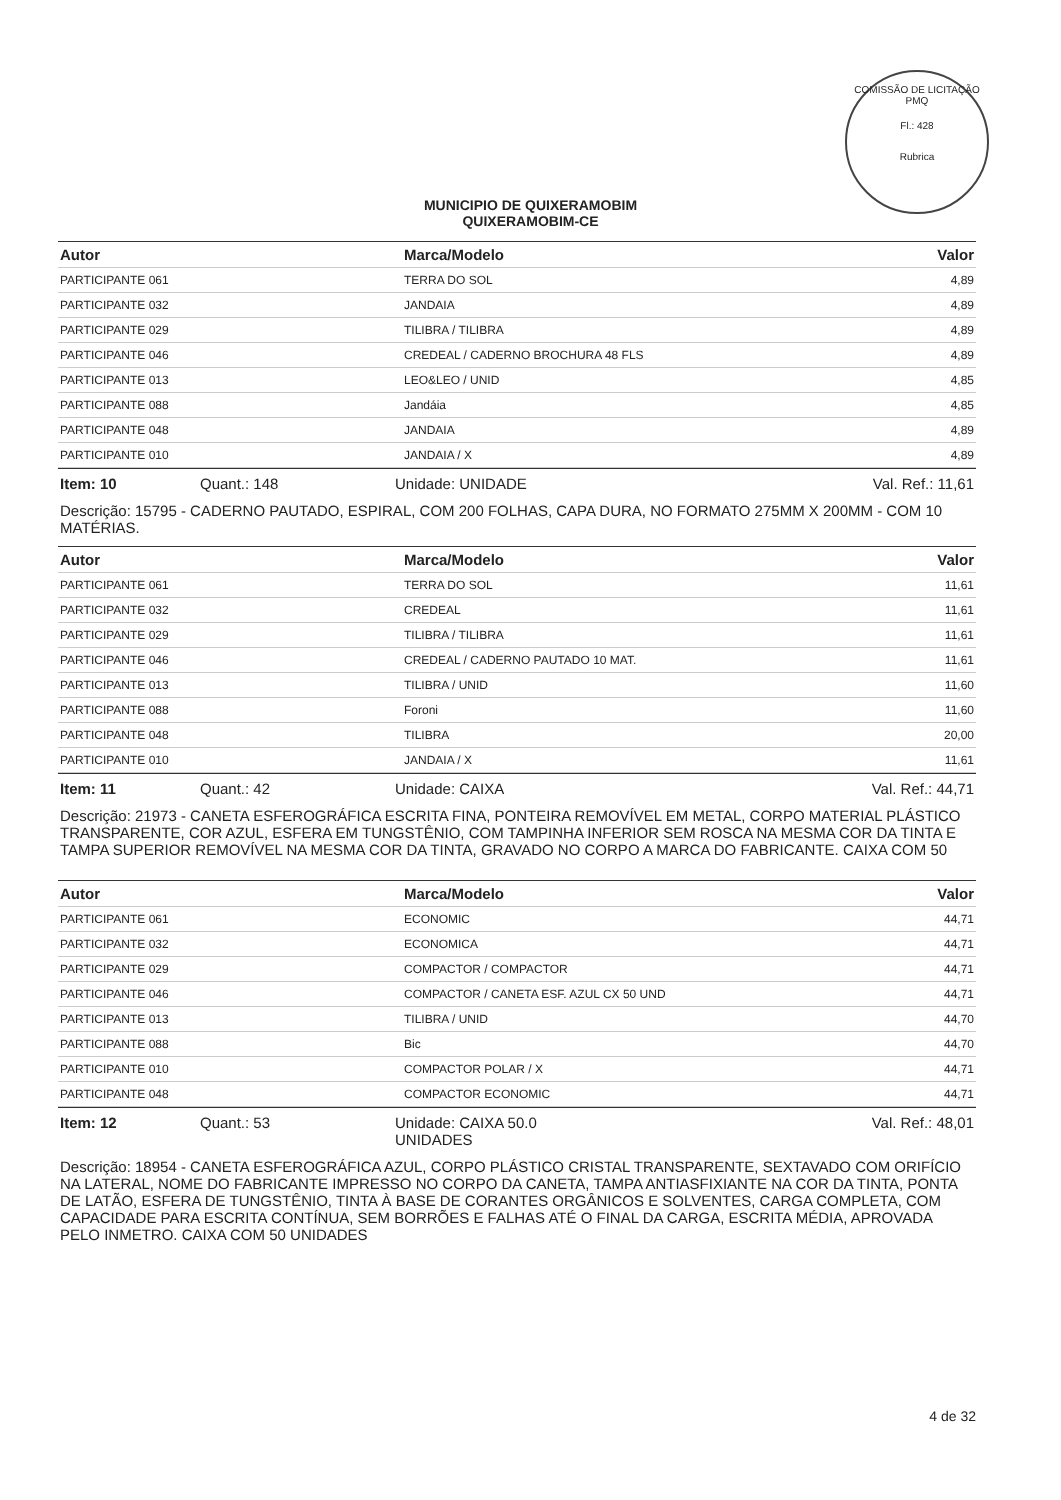COMISSÃO DE LICITAÇÃO
PMQ
Fl.: 428
Rubrica
MUNICIPIO DE QUIXERAMOBIM
QUIXERAMOBIM-CE
| Autor | Marca/Modelo | Valor |
| --- | --- | --- |
| PARTICIPANTE 061 | TERRA DO SOL | 4,89 |
| PARTICIPANTE 032 | JANDAIA | 4,89 |
| PARTICIPANTE 029 | TILIBRA / TILIBRA | 4,89 |
| PARTICIPANTE 046 | CREDEAL / CADERNO BROCHURA 48 FLS | 4,89 |
| PARTICIPANTE 013 | LEO&LEO / UNID | 4,85 |
| PARTICIPANTE 088 | Jandáia | 4,85 |
| PARTICIPANTE 048 | JANDAIA | 4,89 |
| PARTICIPANTE 010 | JANDAIA / X | 4,89 |
Item: 10 Quant.: 148 Unidade: UNIDADE Val. Ref.: 11,61
Descrição: 15795 - CADERNO PAUTADO, ESPIRAL, COM 200 FOLHAS, CAPA DURA, NO FORMATO 275MM X 200MM - COM 10 MATÉRIAS.
| Autor | Marca/Modelo | Valor |
| --- | --- | --- |
| PARTICIPANTE 061 | TERRA DO SOL | 11,61 |
| PARTICIPANTE 032 | CREDEAL | 11,61 |
| PARTICIPANTE 029 | TILIBRA / TILIBRA | 11,61 |
| PARTICIPANTE 046 | CREDEAL / CADERNO PAUTADO 10 MAT. | 11,61 |
| PARTICIPANTE 013 | TILIBRA / UNID | 11,60 |
| PARTICIPANTE 088 | Foroni | 11,60 |
| PARTICIPANTE 048 | TILIBRA | 20,00 |
| PARTICIPANTE 010 | JANDAIA / X | 11,61 |
Item: 11 Quant.: 42 Unidade: CAIXA Val. Ref.: 44,71
Descrição: 21973 - CANETA ESFEROGRÁFICA ESCRITA FINA, PONTEIRA REMOVÍVEL EM METAL, CORPO MATERIAL PLÁSTICO TRANSPARENTE, COR AZUL, ESFERA EM TUNGSTÊNIO, COM TAMPINHA INFERIOR SEM ROSCA NA MESMA COR DA TINTA E TAMPA SUPERIOR REMOVÍVEL NA MESMA COR DA TINTA, GRAVADO NO CORPO A MARCA DO FABRICANTE. CAIXA COM 50
| Autor | Marca/Modelo | Valor |
| --- | --- | --- |
| PARTICIPANTE 061 | ECONOMIC | 44,71 |
| PARTICIPANTE 032 | ECONOMICA | 44,71 |
| PARTICIPANTE 029 | COMPACTOR / COMPACTOR | 44,71 |
| PARTICIPANTE 046 | COMPACTOR / CANETA ESF. AZUL CX 50 UND | 44,71 |
| PARTICIPANTE 013 | TILIBRA / UNID | 44,70 |
| PARTICIPANTE 088 | Bic | 44,70 |
| PARTICIPANTE 010 | COMPACTOR POLAR / X | 44,71 |
| PARTICIPANTE 048 | COMPACTOR ECONOMIC | 44,71 |
Item: 12 Quant.: 53 Unidade: CAIXA 50.0
UNIDADES
Val. Ref.: 48,01
Descrição: 18954 - CANETA ESFEROGRÁFICA AZUL, CORPO PLÁSTICO CRISTAL TRANSPARENTE, SEXTAVADO COM ORIFÍCIO NA LATERAL, NOME DO FABRICANTE IMPRESSO NO CORPO DA CANETA, TAMPA ANTIASFIXIANTE NA COR DA TINTA, PONTA DE LATÃO, ESFERA DE TUNGSTÊNIO, TINTA À BASE DE CORANTES ORGÂNICOS E SOLVENTES, CARGA COMPLETA, COM CAPACIDADE PARA ESCRITA CONTÍNUA, SEM BORRÕES E FALHAS ATÉ O FINAL DA CARGA, ESCRITA MÉDIA, APROVADA PELO INMETRO. CAIXA COM 50 UNIDADES
4 de 32